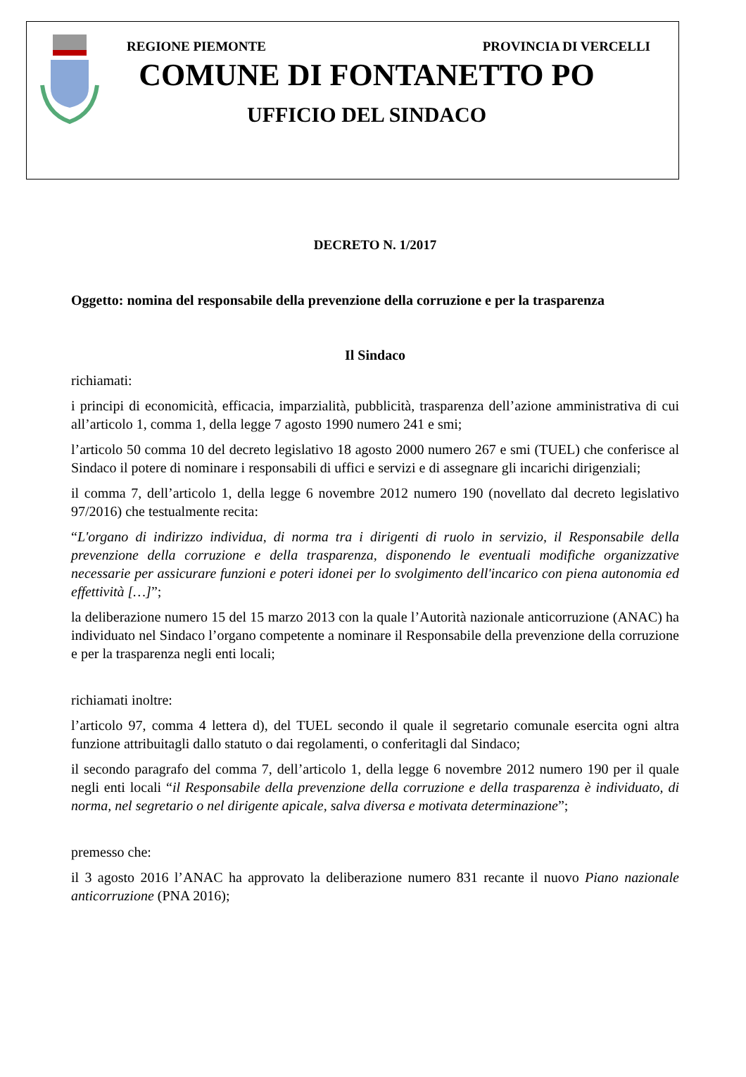REGIONE PIEMONTE PROVINCIA DI VERCELLI
COMUNE DI FONTANETTO PO
UFFICIO DEL SINDACO
DECRETO N. 1/2017
Oggetto: nomina del responsabile della prevenzione della corruzione e per la trasparenza
Il Sindaco
richiamati:
i principi di economicità, efficacia, imparzialità, pubblicità, trasparenza dell’azione amministrativa di cui all’articolo 1, comma 1, della legge 7 agosto 1990 numero 241 e smi;
l’articolo 50 comma 10 del decreto legislativo 18 agosto 2000 numero 267 e smi (TUEL) che conferisce al Sindaco il potere di nominare i responsabili di uffici e servizi e di assegnare gli incarichi dirigenziali;
il comma 7, dell’articolo 1, della legge 6 novembre 2012 numero 190 (novellato dal decreto legislativo 97/2016) che testualmente recita:
“L'organo di indirizzo individua, di norma tra i dirigenti di ruolo in servizio, il Responsabile della prevenzione della corruzione e della trasparenza, disponendo le eventuali modifiche organizzative necessarie per assicurare funzioni e poteri idonei per lo svolgimento dell'incarico con piena autonomia ed effettività […]”;
la deliberazione numero 15 del 15 marzo 2013 con la quale l’Autorità nazionale anticorruzione (ANAC) ha individuato nel Sindaco l’organo competente a nominare il Responsabile della prevenzione della corruzione e per la trasparenza negli enti locali;
richiamati inoltre:
l’articolo 97, comma 4 lettera d), del TUEL secondo il quale il segretario comunale esercita ogni altra funzione attribuitagli dallo statuto o dai regolamenti, o conferitagli dal Sindaco;
il secondo paragrafo del comma 7, dell’articolo 1, della legge 6 novembre 2012 numero 190 per il quale negli enti locali “il Responsabile della prevenzione della corruzione e della trasparenza è individuato, di norma, nel segretario o nel dirigente apicale, salva diversa e motivata determinazione”;
premesso che:
il 3 agosto 2016 l’ANAC ha approvato la deliberazione numero 831 recante il nuovo Piano nazionale anticorruzione (PNA 2016);